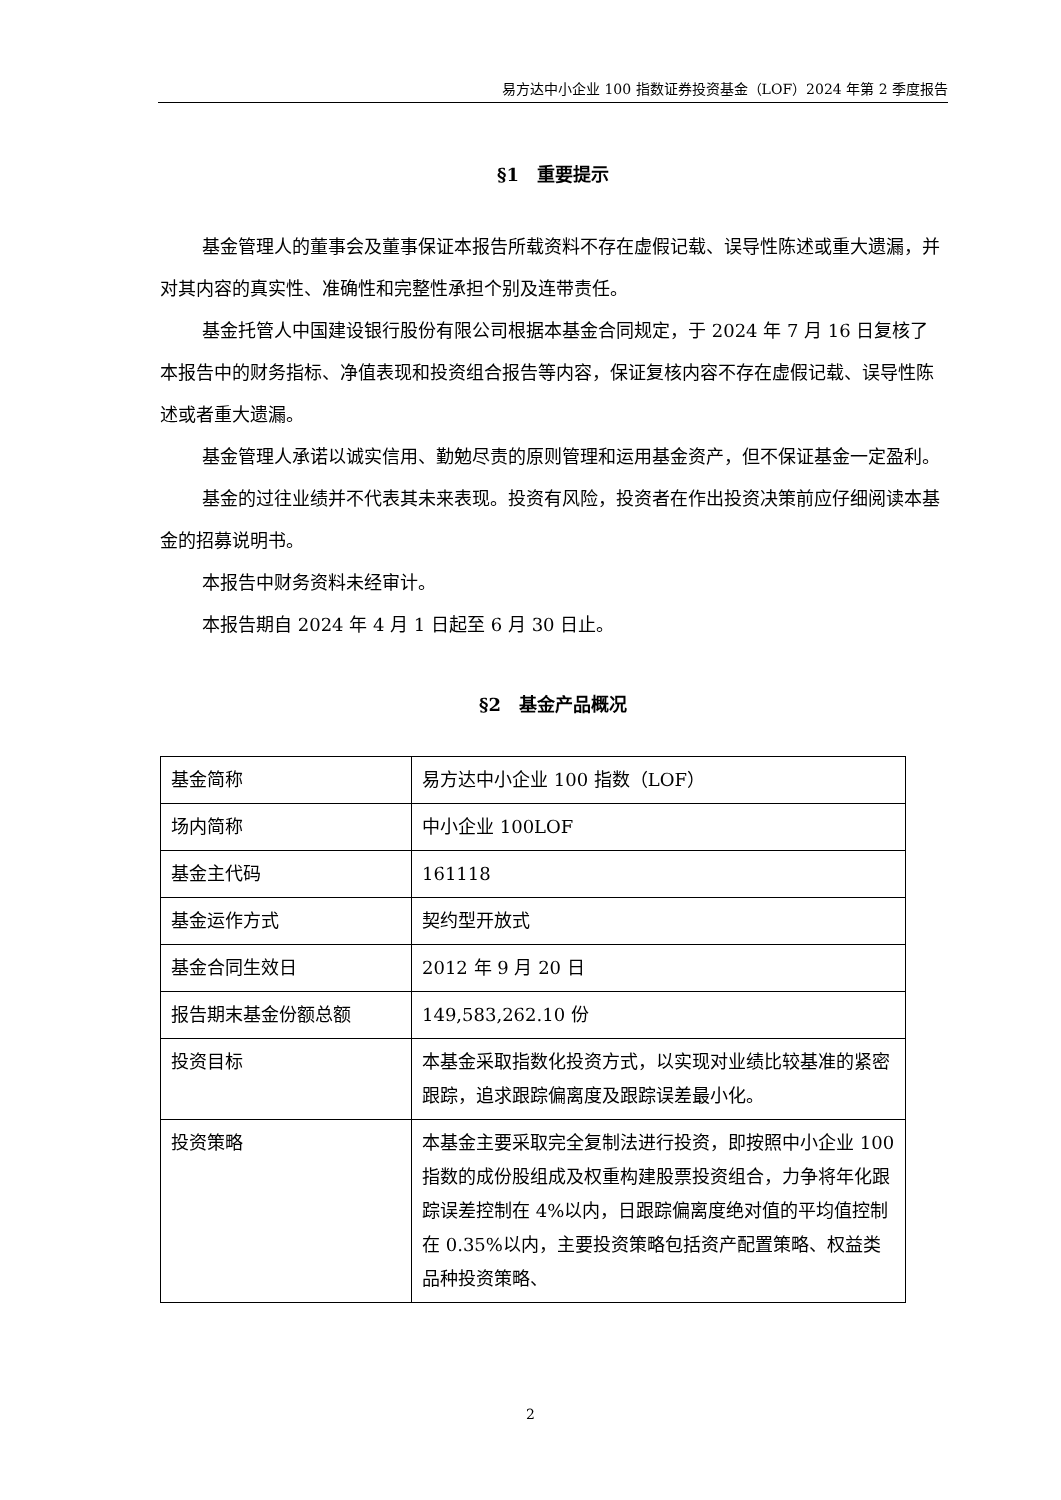易方达中小企业 100 指数证券投资基金（LOF）2024 年第 2 季度报告
§1　重要提示
基金管理人的董事会及董事保证本报告所载资料不存在虚假记载、误导性陈述或重大遗漏，并对其内容的真实性、准确性和完整性承担个别及连带责任。
基金托管人中国建设银行股份有限公司根据本基金合同规定，于 2024 年 7 月 16 日复核了本报告中的财务指标、净值表现和投资组合报告等内容，保证复核内容不存在虚假记载、误导性陈述或者重大遗漏。
基金管理人承诺以诚实信用、勤勉尽责的原则管理和运用基金资产，但不保证基金一定盈利。
基金的过往业绩并不代表其未来表现。投资有风险，投资者在作出投资决策前应仔细阅读本基金的招募说明书。
本报告中财务资料未经审计。
本报告期自 2024 年 4 月 1 日起至 6 月 30 日止。
§2　基金产品概况
| 基金简称 | 易方达中小企业 100 指数（LOF） |
| 场内简称 | 中小企业 100LOF |
| 基金主代码 | 161118 |
| 基金运作方式 | 契约型开放式 |
| 基金合同生效日 | 2012 年 9 月 20 日 |
| 报告期末基金份额总额 | 149,583,262.10 份 |
| 投资目标 | 本基金采取指数化投资方式，以实现对业绩比较基准的紧密跟踪，追求跟踪偏离度及跟踪误差最小化。 |
| 投资策略 | 本基金主要采取完全复制法进行投资，即按照中小企业 100 指数的成份股组成及权重构建股票投资组合，力争将年化跟踪误差控制在 4%以内，日跟踪偏离度绝对值的平均值控制在 0.35%以内，主要投资策略包括资产配置策略、权益类品种投资策略、 |
2